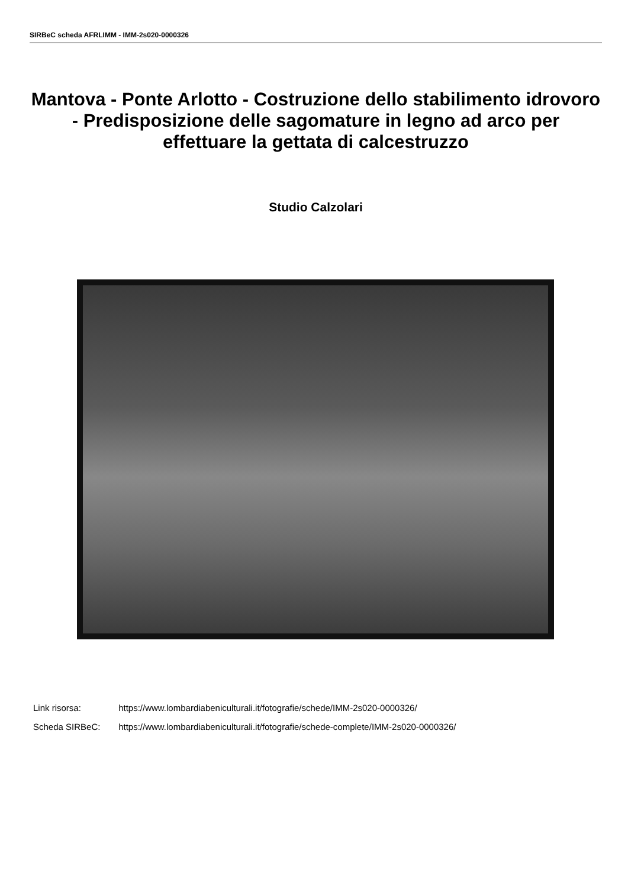SIRBeC scheda AFRLIMM - IMM-2s020-0000326
Mantova - Ponte Arlotto - Costruzione dello stabilimento idrovoro - Predisposizione delle sagomature in legno ad arco per effettuare la gettata di calcestruzzo
Studio Calzolari
Link risorsa: https://www.lombardiabeniculturali.it/fotografie/schede/IMM-2s020-0000326/
Scheda SIRBeC: https://www.lombardiabeniculturali.it/fotografie/schede-complete/IMM-2s020-0000326/